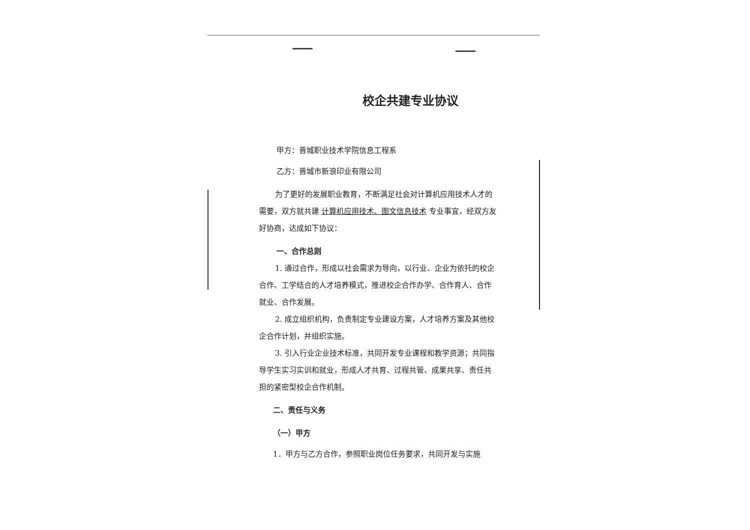校企共建专业协议
甲方：晋城职业技术学院信息工程系
乙方：晋城市新浪印业有限公司
为了更好的发展职业教育，不断满足社会对计算机应用技术人才的需要，双方就共建 计算机应用技术、图文信息技术 专业事宜，经双方友好协商，达成如下协议：
一、合作总则
1. 通过合作，形成以社会需求为导向，以行业、企业为依托的校企合作、工学结合的人才培养模式，推进校企合作办学、合作育人、合作就业、合作发展。
2. 成立组织机构，负责制定专业建设方案，人才培养方案及其他校企合作计划，并组织实施。
3. 引入行业企业技术标准，共同开发专业课程和教学资源；共同指导学生实习实训和就业，形成人才共育、过程共管、成果共享、责任共担的紧密型校企合作机制。
二、责任与义务
（一）甲方
1．甲方与乙方合作，参照职业岗位任务要求，共同开发与实施